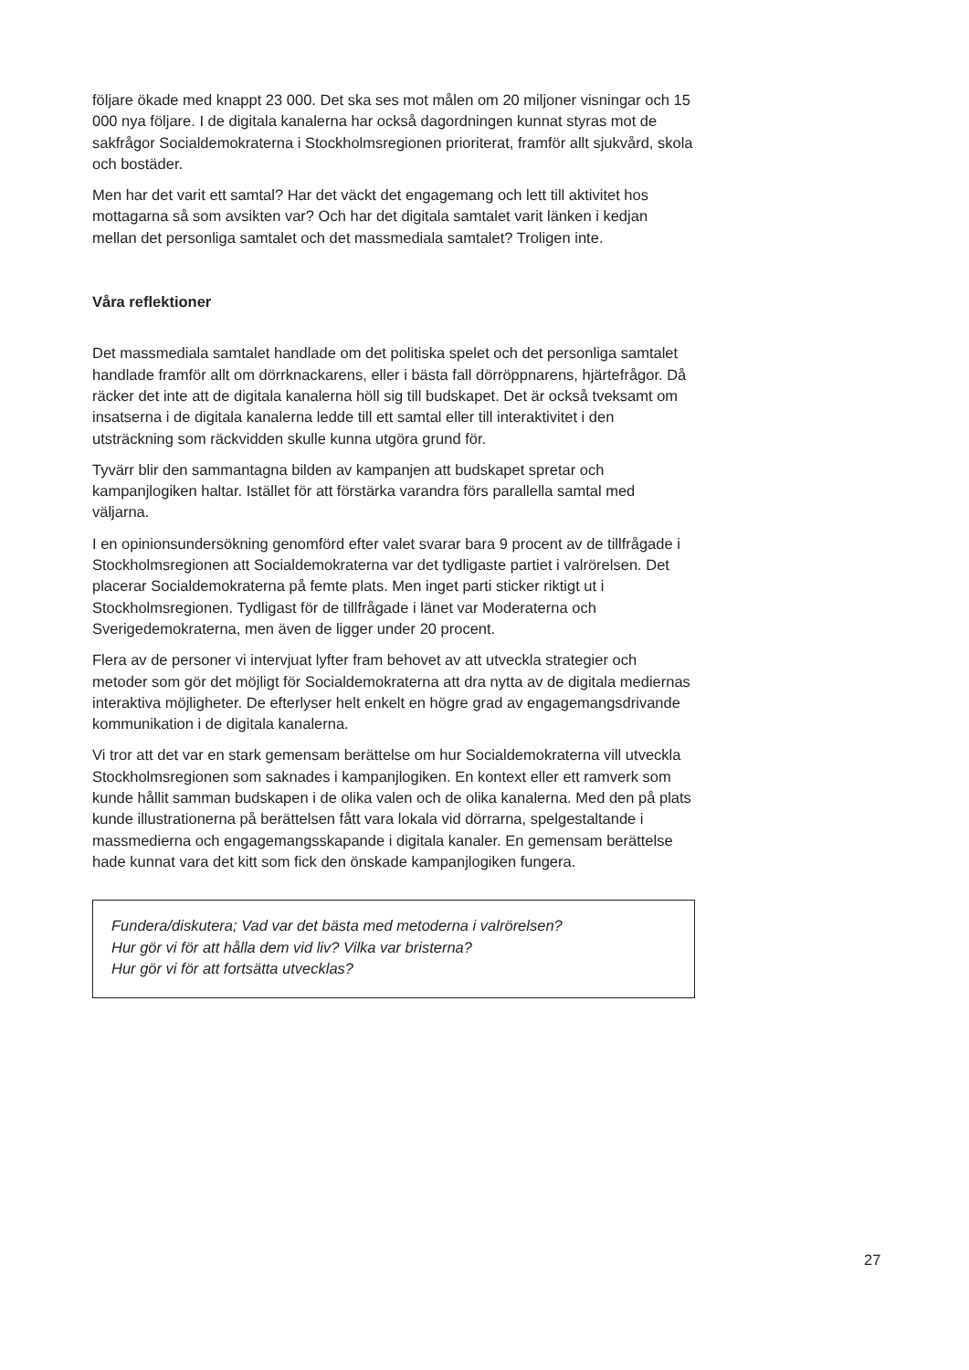följare ökade med knappt 23 000. Det ska ses mot målen om 20 miljoner visningar och 15 000 nya följare. I de digitala kanalerna har också dagordningen kunnat styras mot de sakfrågor Socialdemokraterna i Stockholmsregionen prioriterat, framför allt sjukvård, skola och bostäder.
Men har det varit ett samtal? Har det väckt det engagemang och lett till aktivitet hos mottagarna så som avsikten var? Och har det digitala samtalet varit länken i kedjan mellan det personliga samtalet och det massmediala samtalet? Troligen inte.
Våra reflektioner
Det massmediala samtalet handlade om det politiska spelet och det personliga samtalet handlade framför allt om dörrknackarens, eller i bästa fall dörröppnarens, hjärtefrågor. Då räcker det inte att de digitala kanalerna höll sig till budskapet. Det är också tveksamt om insatserna i de digitala kanalerna ledde till ett samtal eller till interaktivitet i den utsträckning som räckvidden skulle kunna utgöra grund för.
Tyvärr blir den sammantagna bilden av kampanjen att budskapet spretar och kampanjlogiken haltar. Istället för att förstärka varandra förs parallella samtal med väljarna.
I en opinionsundersökning genomförd efter valet svarar bara 9 procent av de tillfrågade i Stockholmsregionen att Socialdemokraterna var det tydligaste partiet i valrörelsen. Det placerar Socialdemokraterna på femte plats. Men inget parti sticker riktigt ut i Stockholmsregionen. Tydligast för de tillfrågade i länet var Moderaterna och Sverigedemokraterna, men även de ligger under 20 procent.
Flera av de personer vi intervjuat lyfter fram behovet av att utveckla strategier och metoder som gör det möjligt för Socialdemokraterna att dra nytta av de digitala mediernas interaktiva möjligheter. De efterlyser helt enkelt en högre grad av engagemangsdrivande kommunikation i de digitala kanalerna.
Vi tror att det var en stark gemensam berättelse om hur Socialdemokraterna vill utveckla Stockholmsregionen som saknades i kampanjlogiken. En kontext eller ett ramverk som kunde hållit samman budskapen i de olika valen och de olika kanalerna. Med den på plats kunde illustrationerna på berättelsen fått vara lokala vid dörrarna, spelgestaltande i massmedierna och engagemangsskapande i digitala kanaler. En gemensam berättelse hade kunnat vara det kitt som fick den önskade kampanjlogiken fungera.
Fundera/diskutera; Vad var det bästa med metoderna i valrörelsen?
Hur gör vi för att hålla dem vid liv? Vilka var bristerna?
Hur gör vi för att fortsätta utvecklas?
27